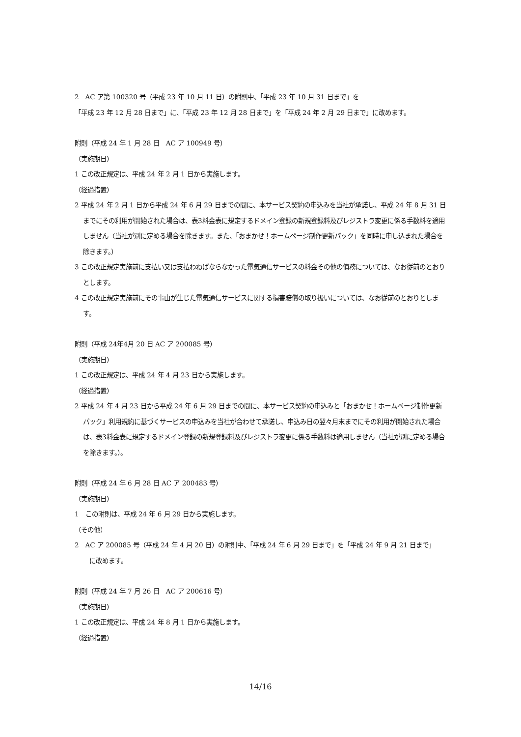2　AC ア第 100320 号（平成 23 年 10 月 11 日）の附則中、「平成 23 年 10 月 31 日まで」を
「平成 23 年 12 月 28 日まで」に、「平成 23 年 12 月 28 日まで」を「平成 24 年 2 月 29 日まで」に改めます。
附則（平成 24 年 1 月 28 日　AC ア 100949 号）
（実施期日）
1 この改正規定は、平成 24 年 2 月 1 日から実施します。
（経過措置）
2 平成 24 年 2 月 1 日から平成 24 年 6 月 29 日までの間に、本サービス契約の申込みを当社が承諾し、平成 24 年 8 月 31 日までにその利用が開始された場合は、表3料金表に規定するドメイン登録の新規登録料及びレジストラ変更に係る手数料を適用しません（当社が別に定める場合を除きます。また、「おまかせ！ホームページ制作更新パック」を同時に申し込まれた場合を除きます。）
3 この改正規定実施前に支払い又は支払わねばならなかった電気通信サービスの料金その他の債務については、なお従前のとおりとします。
4 この改正規定実施前にその事由が生じた電気通信サービスに関する損害賠償の取り扱いについては、なお従前のとおりとします。
附則（平成 24年4月 20 日 AC ア 200085 号）
（実施期日）
1 この改正規定は、平成 24 年 4 月 23 日から実施します。
（経過措置）
2 平成 24 年 4 月 23 日から平成 24 年 6 月 29 日までの間に、本サービス契約の申込みと「おまかせ！ホームページ制作更新パック」利用規約に基づくサービスの申込みを当社が合わせて承諾し、申込み日の翌々月末までにその利用が開始された場合は、表3料金表に規定するドメイン登録の新規登録料及びレジストラ変更に係る手数料は適用しません（当社が別に定める場合を除きます。）。
附則（平成 24 年 6 月 28 日 AC ア 200483 号）
（実施期日）
1　この附則は、平成 24 年 6 月 29 日から実施します。
（その他）
2　AC ア 200085 号（平成 24 年 4 月 20 日）の附則中、「平成 24 年 6 月 29 日まで」を「平成 24 年 9 月 21 日まで」
に改めます。
附則（平成 24 年 7 月 26 日　AC ア 200616 号）
（実施期日）
1 この改正規定は、平成 24 年 8 月 1 日から実施します。
（経過措置）
14/16